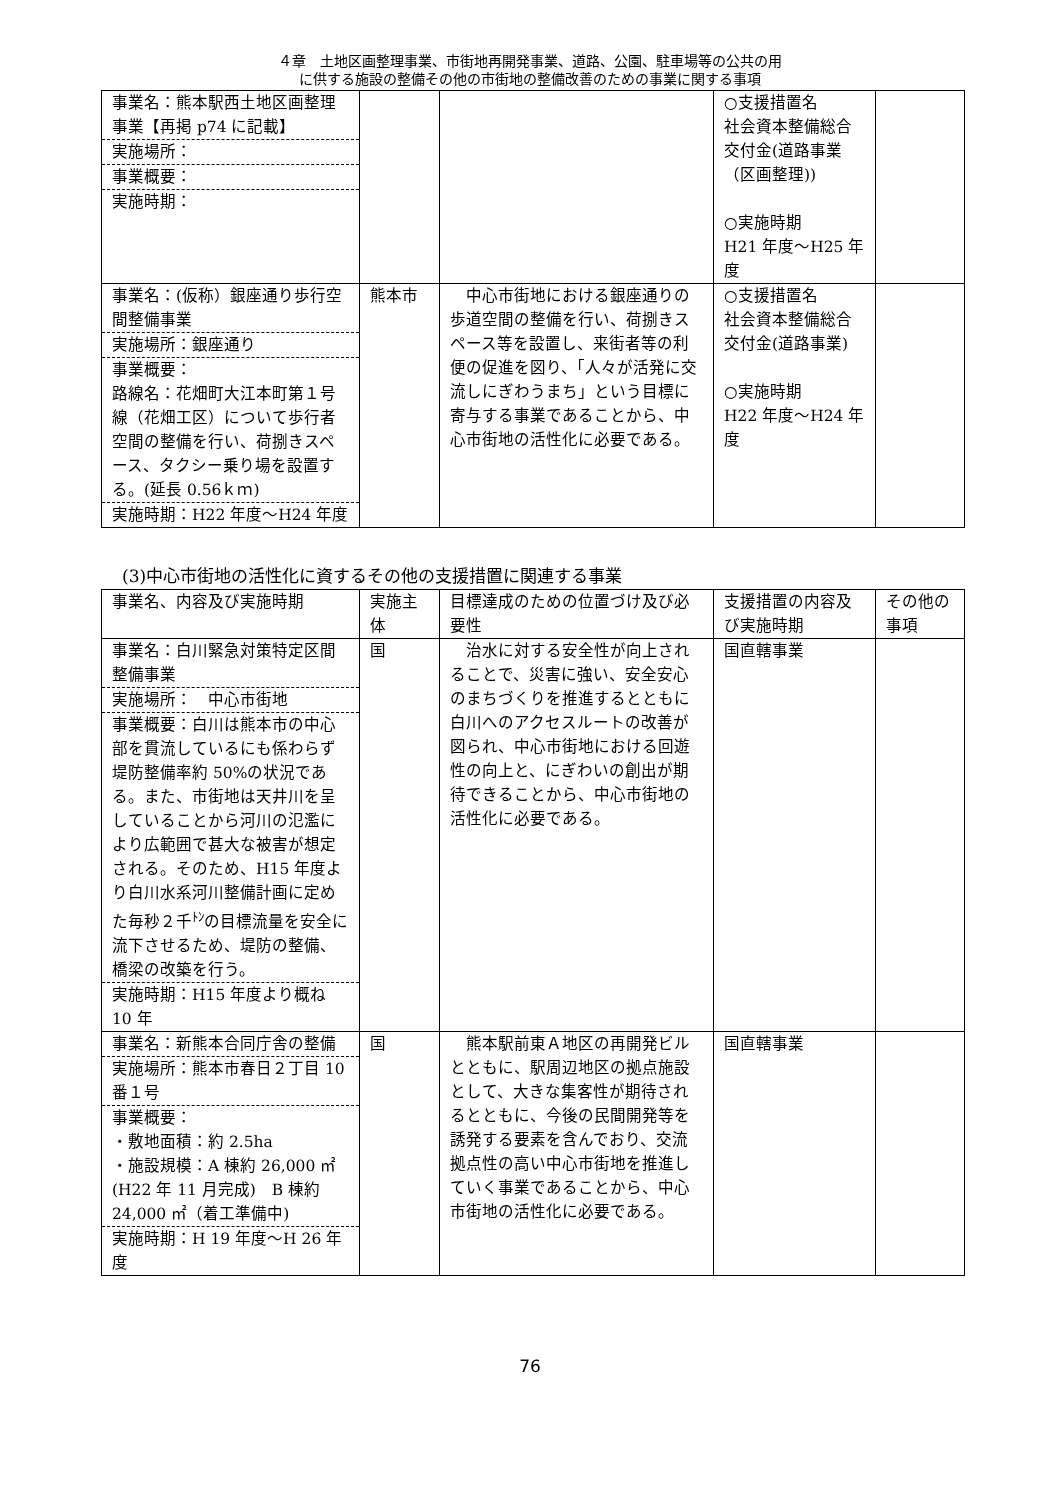４章　土地区画整理事業、市街地再開発事業、道路、公園、駐車場等の公共の用
に供する施設の整備その他の市街地の整備改善のための事業に関する事項
| 事業名：熊本駅西土地区画整理事業【再掲 p74 に記載】 実施場所： 事業概要： 実施時期： | | | ○支援措置名 社会資本整備総合交付金(道路事業（区画整理)) ○実施時期 H21 年度～H25 年度 | |
| 事業名：(仮称）銀座通り歩行空間整備事業 実施場所：銀座通り 事業概要： 路線名：花畑町大江本町第１号線（花畑工区）について歩行者空間の整備を行い、荷捌きスペース、タクシー乗り場を設置する。(延長 0.56ｋｍ) 実施時期：H22 年度～H24 年度 | 熊本市 | 中心市街地における銀座通りの歩道空間の整備を行い、荷捌きスペース等を設置し、来街者等の利便の促進を図り、「人々が活発に交流しにぎわうまち」という目標に寄与する事業であることから、中心市街地の活性化に必要である。 | ○支援措置名 社会資本整備総合交付金(道路事業) ○実施時期 H22 年度～H24 年度 | |
(3)中心市街地の活性化に資するその他の支援措置に関連する事業
| 事業名、内容及び実施時期 | 実施主体 | 目標達成のための位置づけ及び必要性 | 支援措置の内容及び実施時期 | その他の事項 |
| --- | --- | --- | --- | --- |
| 事業名：白川緊急対策特定区間整備事業 実施場所： 中心市街地 事業概要：白川は熊本市の中心部を貫流しているにも係わらず堤防整備率約 50%の状況である。また、市街地は天井川を呈していることから河川の氾濫により広範囲で甚大な被害が想定される。そのため、H15 年度より白川水系河川整備計画に定めた毎秒２千<sup>ﾄﾝ</sup>の目標流量を安全に流下させるため、堤防の整備、橋梁の改築を行う。 実施時期：H15 年度より概ね 10 年 | 国 | 治水に対する安全性が向上されることで、災害に強い、安全安心のまちづくりを推進するとともに白川へのアクセスルートの改善が図られ、中心市街地における回遊性の向上と、にぎわいの創出が期待できることから、中心市街地の活性化に必要である。 | 国直轄事業 | |
| 事業名：新熊本合同庁舎の整備 実施場所：熊本市春日２丁目 10 番１号 事業概要： ・敷地面積：約 2.5ha ・施設規模：A 棟約 26,000 ㎡(H22 年 11 月完成) B 棟約 24,000 ㎡（着工準備中) 実施時期：H 19 年度～H 26 年度 | 国 | 熊本駅前東Ａ地区の再開発ビルとともに、駅周辺地区の拠点施設として、大きな集客性が期待されるとともに、今後の民間開発等を誘発する要素を含んでおり、交流拠点性の高い中心市街地を推進していく事業であることから、中心市街地の活性化に必要である。 | 国直轄事業 | |
76